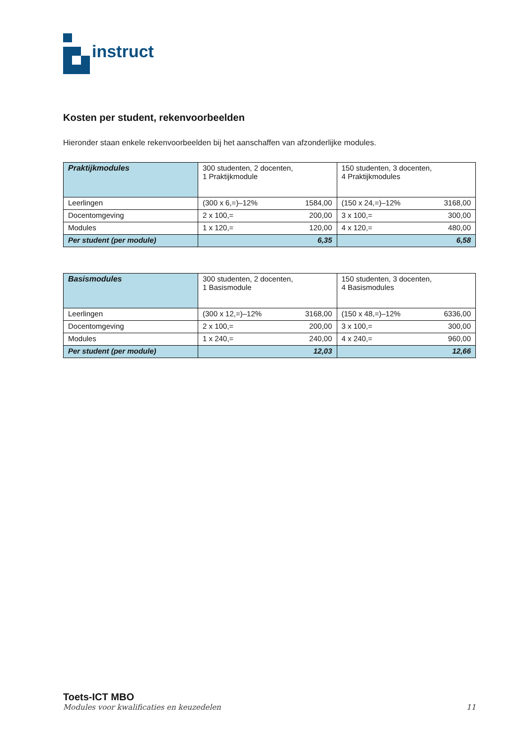instruct
Kosten per student, rekenvoorbeelden
Hieronder staan enkele rekenvoorbeelden bij het aanschaffen van afzonderlijke modules.
| Praktijkmodules | 300 studenten, 2 docenten, 1 Praktijkmodule | 150 studenten, 3 docenten, 4 Praktijkmodules |
| Leerlingen | (300 x 6,=)–12% 1584,00 | (150 x 24,=)–12% 3168,00 |
| Docentomgeving | 2 x 100,= 200,00 | 3 x 100,= 300,00 |
| Modules | 1 x 120,= 120,00 | 4 x 120,= 480,00 |
| Per student (per module) | 6,35 | 6,58 |
| Basismodules | 300 studenten, 2 docenten, 1 Basismodule | 150 studenten, 3 docenten, 4 Basismodules |
| Leerlingen | (300 x 12,=)–12% 3168,00 | (150 x 48,=)–12% 6336,00 |
| Docentomgeving | 2 x 100,= 200,00 | 3 x 100,= 300,00 |
| Modules | 1 x 240,= 240,00 | 4 x 240,= 960,00 |
| Per student (per module) | 12,03 | 12,66 |
Toets-ICT MBO
Modules voor kwalificaties en keuzedelen 11